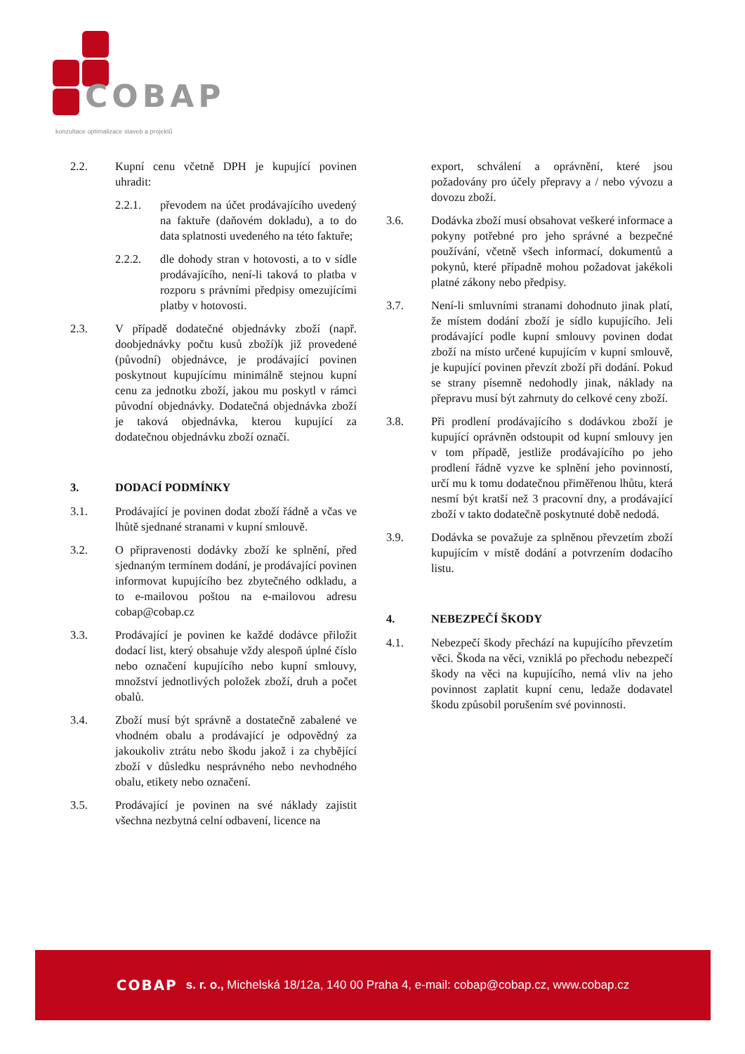COBAP
konzultace optimalizace staveb a projektů
2.2. Kupní cenu včetně DPH je kupující povinen uhradit:
2.2.1. převodem na účet prodávajícího uvedený na faktuře (daňovém dokladu), a to do data splatnosti uvedeného na této faktuře;
2.2.2. dle dohody stran v hotovosti, a to v sídle prodávajícího, není-li taková to platba v rozporu s právními předpisy omezujícími platby v hotovosti.
2.3. V případě dodatečné objednávky zboží (např. doobjednávky počtu kusů zboží)k již provedené (původní) objednávce, je prodávající povinen poskytnout kupujícímu minimálně stejnou kupní cenu za jednotku zboží, jakou mu poskytl v rámci původní objednávky. Dodatečná objednávka zboží je taková objednávka, kterou kupující za dodatečnou objednávku zboží označí.
3. DODACÍ PODMÍNKY
3.1. Prodávající je povinen dodat zboží řádně a včas ve lhůtě sjednané stranami v kupní smlouvě.
3.2. O připravenosti dodávky zboží ke splnění, před sjednaným termínem dodání, je prodávající povinen informovat kupujícího bez zbytečného odkladu, a to e-mailovou poštou na e-mailovou adresu cobap@cobap.cz
3.3. Prodávající je povinen ke každé dodávce přiložit dodací list, který obsahuje vždy alespoň úplné číslo nebo označení kupujícího nebo kupní smlouvy, množství jednotlivých položek zboží, druh a počet obalů.
3.4. Zboží musí být správně a dostatečně zabalené ve vhodném obalu a prodávající je odpovědný za jakoukoliv ztrátu nebo škodu jakož i za chybějící zboží v důsledku nesprávného nebo nevhodného obalu, etikety nebo označení.
3.5. Prodávající je povinen na své náklady zajistit všechna nezbytná celní odbavení, licence na
export, schválení a oprávnění, které jsou požadovány pro účely přepravy a / nebo vývozu a dovozu zboží.
3.6. Dodávka zboží musí obsahovat veškeré informace a pokyny potřebné pro jeho správné a bezpečné používání, včetně všech informací, dokumentů a pokynů, které případně mohou požadovat jakékoli platné zákony nebo předpisy.
3.7. Není-li smluvními stranami dohodnuto jinak platí, že místem dodání zboží je sídlo kupujícího. Jeli prodávající podle kupní smlouvy povinen dodat zboží na místo určené kupujícím v kupní smlouvě, je kupující povinen převzít zboží při dodání. Pokud se strany písemně nedohodly jinak, náklady na přepravu musí být zahrnuty do celkové ceny zboží.
3.8. Při prodlení prodávajícího s dodávkou zboží je kupující oprávněn odstoupit od kupní smlouvy jen v tom případě, jestliže prodávajícího po jeho prodlení řádně vyzve ke splnění jeho povinností, určí mu k tomu dodatečnou přiměřenou lhůtu, která nesmí být kratší než 3 pracovní dny, a prodávající zboží v takto dodatečně poskytnuté době nedodá.
3.9. Dodávka se považuje za splněnou převzetím zboží kupujícím v místě dodání a potvrzením dodacího listu.
4. NEBEZPEČÍ ŠKODY
4.1. Nebezpečí škody přechází na kupujícího převzetím věci. Škoda na věci, vzniklá po přechodu nebezpečí škody na věci na kupujícího, nemá vliv na jeho povinnost zaplatit kupní cenu, ledaže dodavatel škodu způsobil porušením své povinnosti.
COBAP s. r. o., Michelská 18/12a, 140 00 Praha 4, e-mail: cobap@cobap.cz, www.cobap.cz